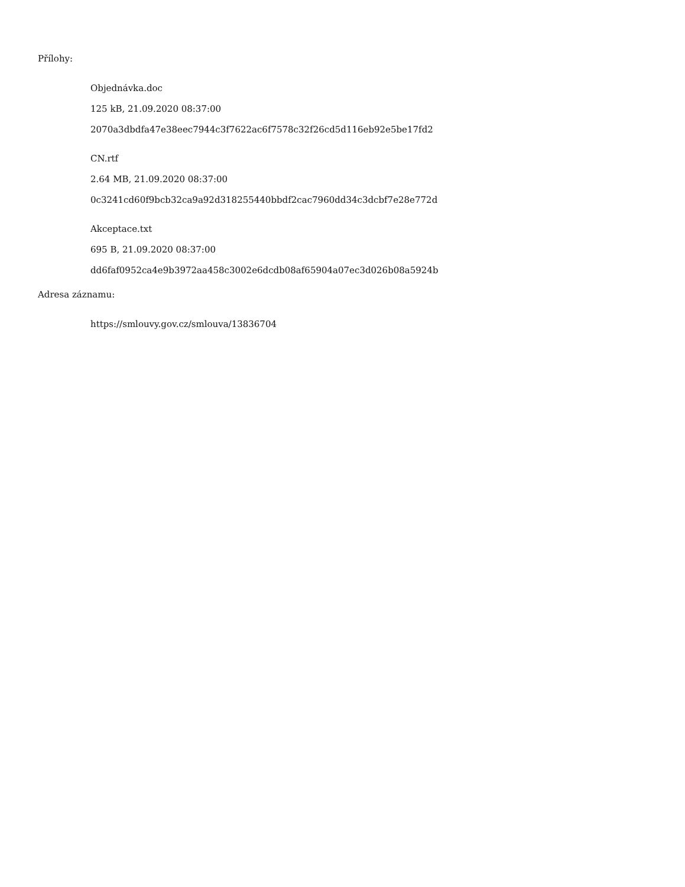Přílohy:
Objednávka.doc
125 kB, 21.09.2020 08:37:00
2070a3dbdfa47e38eec7944c3f7622ac6f7578c32f26cd5d116eb92e5be17fd2
CN.rtf
2.64 MB, 21.09.2020 08:37:00
0c3241cd60f9bcb32ca9a92d318255440bbdf2cac7960dd34c3dcbf7e28e772d
Akceptace.txt
695 B, 21.09.2020 08:37:00
dd6faf0952ca4e9b3972aa458c3002e6dcdb08af65904a07ec3d026b08a5924b
Adresa záznamu:
https://smlouvy.gov.cz/smlouva/13836704